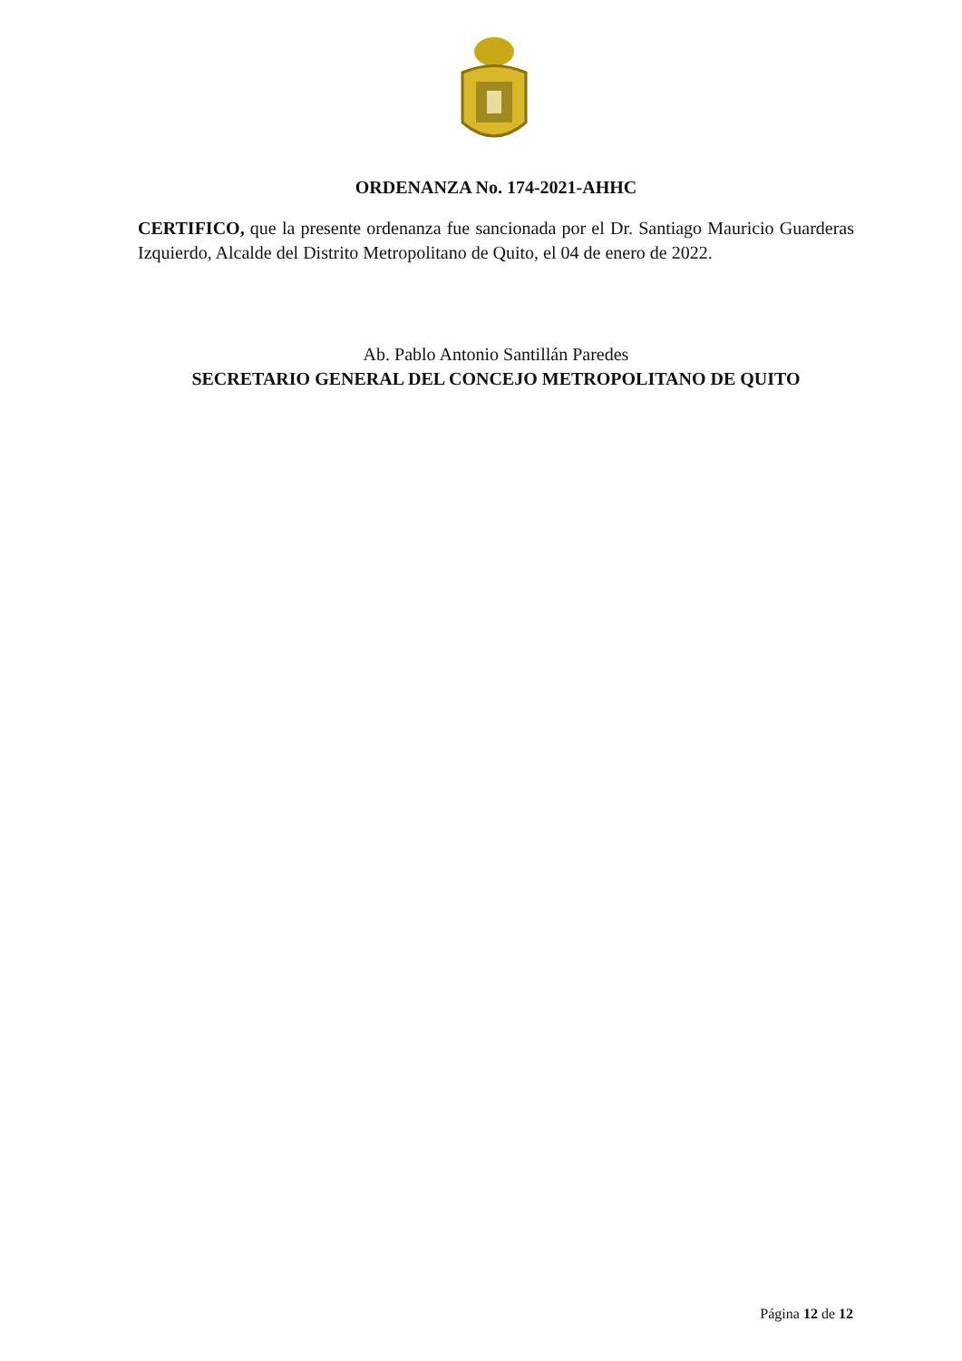ORDENANZA No. 174-2021-AHHC
CERTIFICO, que la presente ordenanza fue sancionada por el Dr. Santiago Mauricio Guarderas Izquierdo, Alcalde del Distrito Metropolitano de Quito, el 04 de enero de 2022.
Ab. Pablo Antonio Santillán Paredes
SECRETARIO GENERAL DEL CONCEJO METROPOLITANO DE QUITO
Página 12 de 12